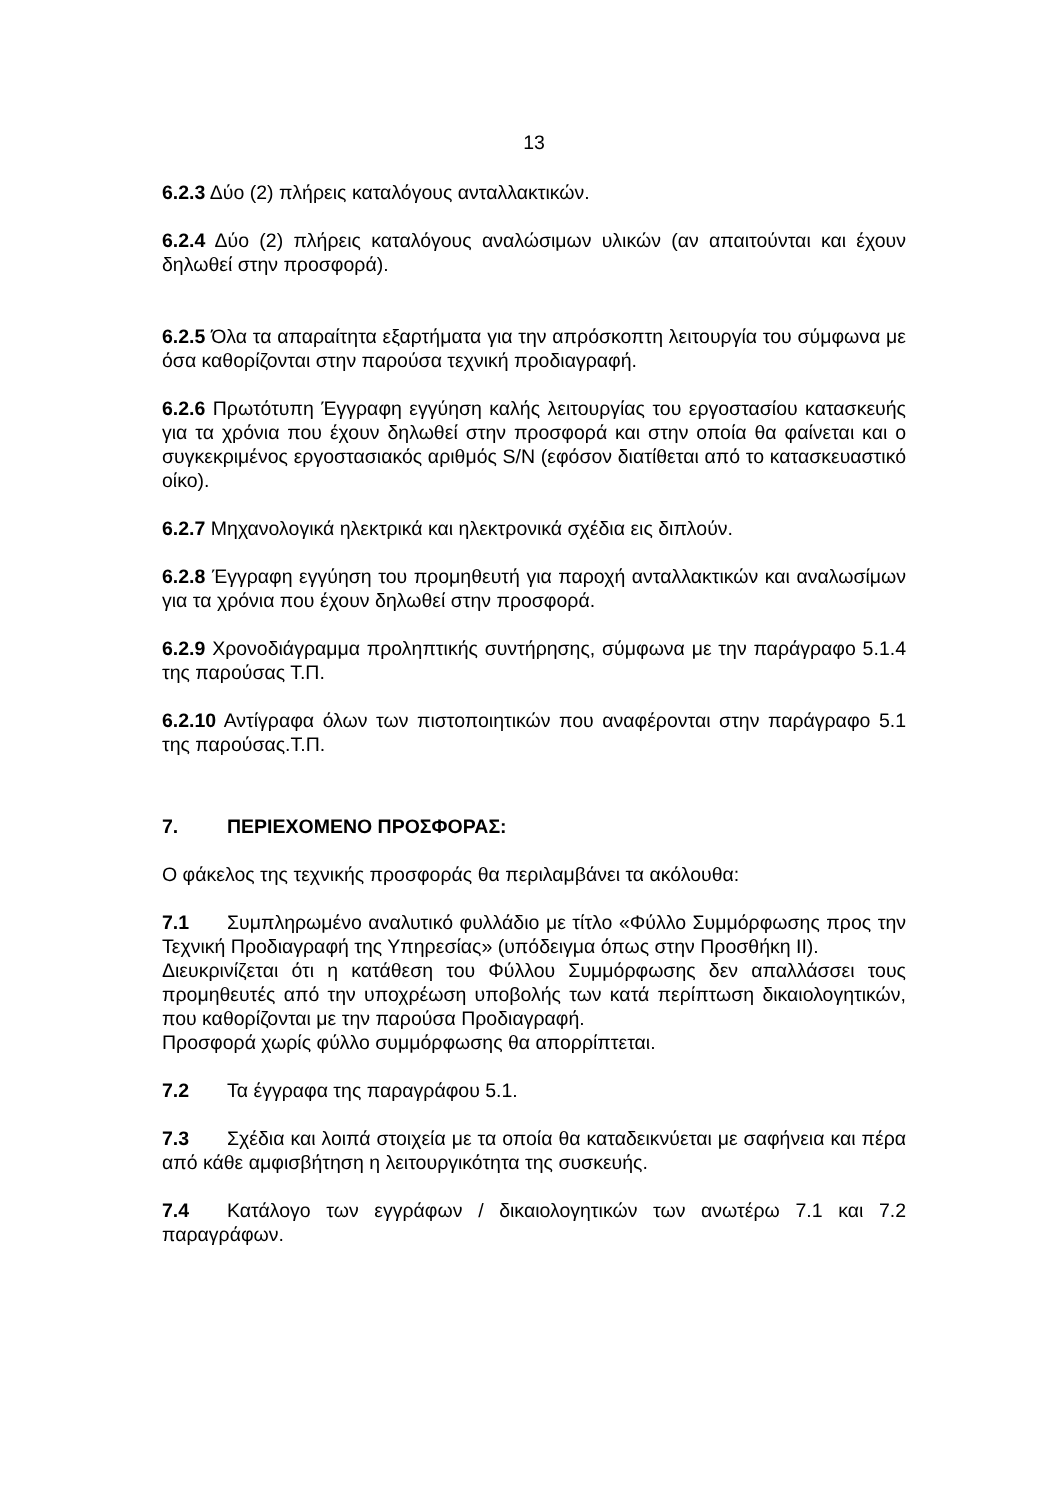13
6.2.3 Δύο (2) πλήρεις καταλόγους ανταλλακτικών.
6.2.4 Δύο (2) πλήρεις καταλόγους αναλώσιμων υλικών (αν απαιτούνται και έχουν δηλωθεί στην προσφορά).
6.2.5 Όλα τα απαραίτητα εξαρτήματα για την απρόσκοπτη λειτουργία του σύμφωνα με όσα καθορίζονται στην παρούσα τεχνική προδιαγραφή.
6.2.6 Πρωτότυπη Έγγραφη εγγύηση καλής λειτουργίας του εργοστασίου κατασκευής για τα χρόνια που έχουν δηλωθεί στην προσφορά και στην οποία θα φαίνεται και ο συγκεκριμένος εργοστασιακός αριθμός S/N (εφόσον διατίθεται από το κατασκευαστικό οίκο).
6.2.7 Μηχανολογικά ηλεκτρικά και ηλεκτρονικά σχέδια εις διπλούν.
6.2.8 Έγγραφη εγγύηση του προμηθευτή για παροχή ανταλλακτικών και αναλωσίμων για τα χρόνια που έχουν δηλωθεί στην προσφορά.
6.2.9 Χρονοδιάγραμμα προληπτικής συντήρησης, σύμφωνα με την παράγραφο 5.1.4 της παρούσας Τ.Π.
6.2.10 Αντίγραφα όλων των πιστοποιητικών που αναφέρονται στην παράγραφο 5.1 της παρούσας.Τ.Π.
7. ΠΕΡΙΕΧΟΜΕΝΟ ΠΡΟΣΦΟΡΑΣ:
Ο φάκελος της τεχνικής προσφοράς θα περιλαμβάνει τα ακόλουθα:
7.1 Συμπληρωμένο αναλυτικό φυλλάδιο με τίτλο «Φύλλο Συμμόρφωσης προς την Τεχνική Προδιαγραφή της Υπηρεσίας» (υπόδειγμα όπως στην Προσθήκη ΙΙ).
Διευκρινίζεται ότι η κατάθεση του Φύλλου Συμμόρφωσης δεν απαλλάσσει τους προμηθευτές από την υποχρέωση υποβολής των κατά περίπτωση δικαιολογητικών, που καθορίζονται με την παρούσα Προδιαγραφή.
Προσφορά χωρίς φύλλο συμμόρφωσης θα απορρίπτεται.
7.2 Τα έγγραφα της παραγράφου 5.1.
7.3 Σχέδια και λοιπά στοιχεία με τα οποία θα καταδεικνύεται με σαφήνεια και πέρα από κάθε αμφισβήτηση η λειτουργικότητα της συσκευής.
7.4 Κατάλογο των εγγράφων / δικαιολογητικών των ανωτέρω 7.1 και 7.2 παραγράφων.